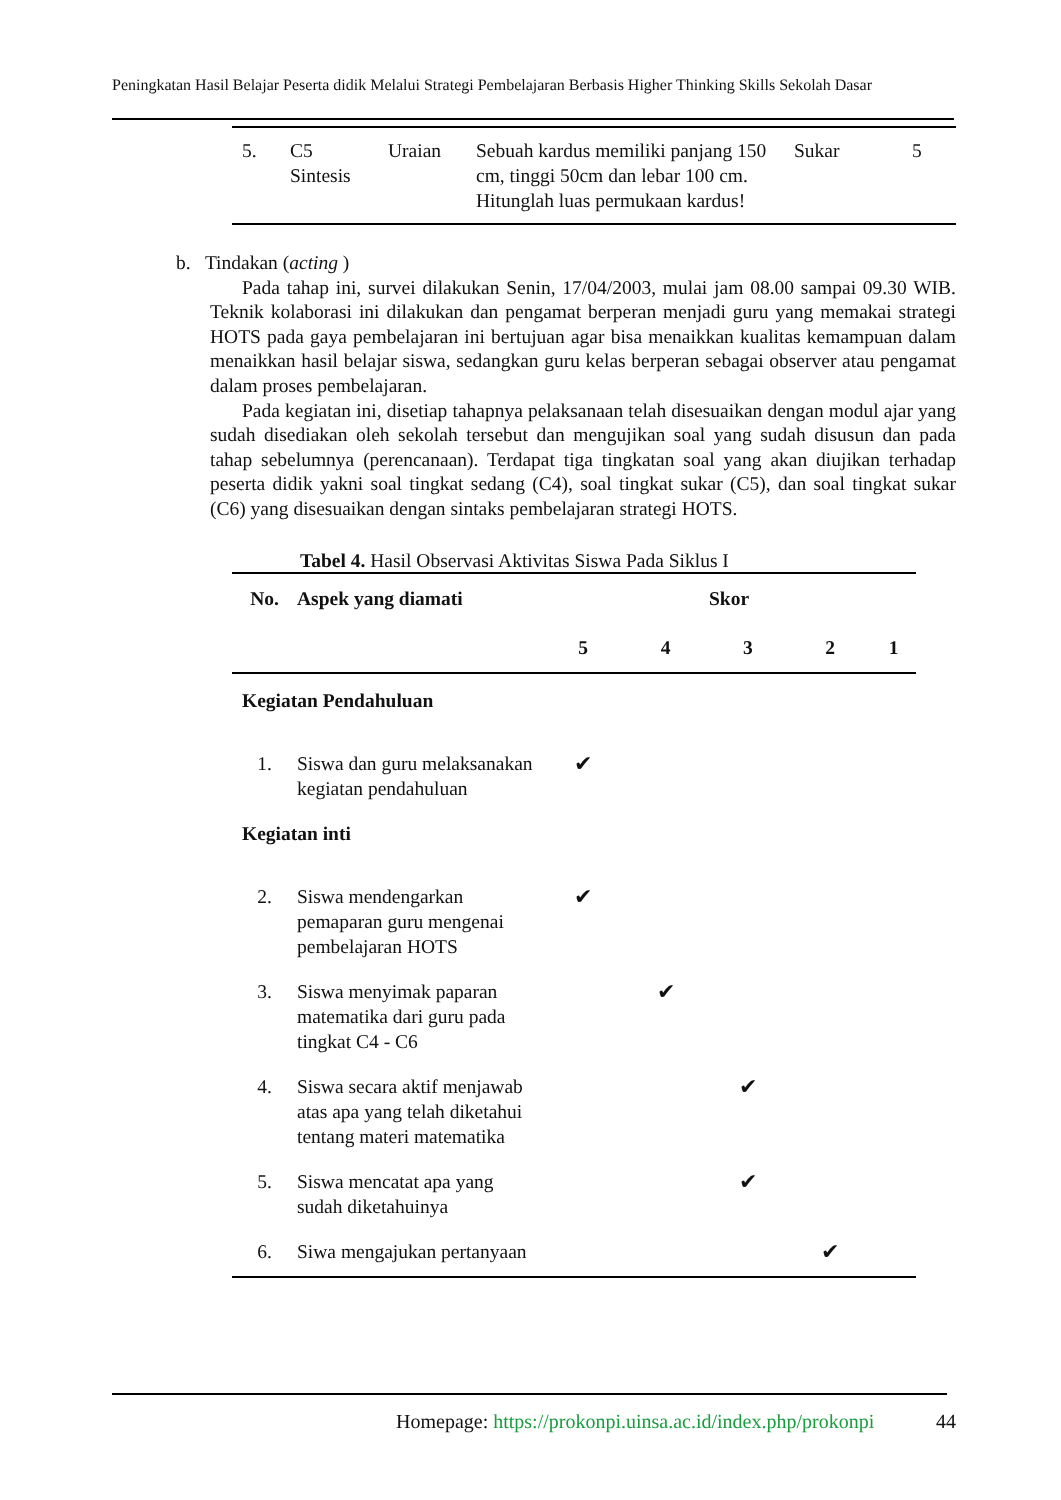Peningkatan Hasil Belajar Peserta didik Melalui Strategi Pembelajaran Berbasis Higher Thinking Skills Sekolah Dasar
| 5. | C5 Sintesis | Uraian | Sebuah kardus memiliki panjang 150 cm, tinggi 50cm dan lebar 100 cm. Hitunglah luas permukaan kardus! | Sukar | 5 |
b. Tindakan (acting )
Pada tahap ini, survei dilakukan Senin, 17/04/2003, mulai jam 08.00 sampai 09.30 WIB. Teknik kolaborasi ini dilakukan dan pengamat berperan menjadi guru yang memakai strategi HOTS pada gaya pembelajaran ini bertujuan agar bisa menaikkan kualitas kemampuan dalam menaikkan hasil belajar siswa, sedangkan guru kelas berperan sebagai observer atau pengamat dalam proses pembelajaran.
Pada kegiatan ini, disetiap tahapnya pelaksanaan telah disesuaikan dengan modul ajar yang sudah disediakan oleh sekolah tersebut dan mengujikan soal yang sudah disusun dan pada tahap sebelumnya (perencanaan). Terdapat tiga tingkatan soal yang akan diujikan terhadap peserta didik yakni soal tingkat sedang (C4), soal tingkat sukar (C5), dan soal tingkat sukar (C6) yang disesuaikan dengan sintaks pembelajaran strategi HOTS.
Tabel 4. Hasil Observasi Aktivitas Siswa Pada Siklus I
| No. | Aspek yang diamati | Skor | | | | |
| --- | --- | --- | --- | --- | --- | --- |
| | | 5 | 4 | 3 | 2 | 1 |
| Kegiatan Pendahuluan | | | | | | |
| 1. | Siswa dan guru melaksanakan kegiatan pendahuluan | ✔ | | | | |
| Kegiatan inti | | | | | | |
| 2. | Siswa mendengarkan pemaparan guru mengenai pembelajaran HOTS | ✔ | | | | |
| 3. | Siswa menyimak paparan matematika dari guru pada tingkat C4 - C6 | | ✔ | | | |
| 4. | Siswa secara aktif menjawab atas apa yang telah diketahui tentang materi matematika | | | ✔ | | |
| 5. | Siswa mencatat apa yang sudah diketahuinya | | | ✔ | | |
| 6. | Siwa mengajukan pertanyaan | | | | ✔ | |
Homepage: https://prokonpi.uinsa.ac.id/index.php/prokonpi
44